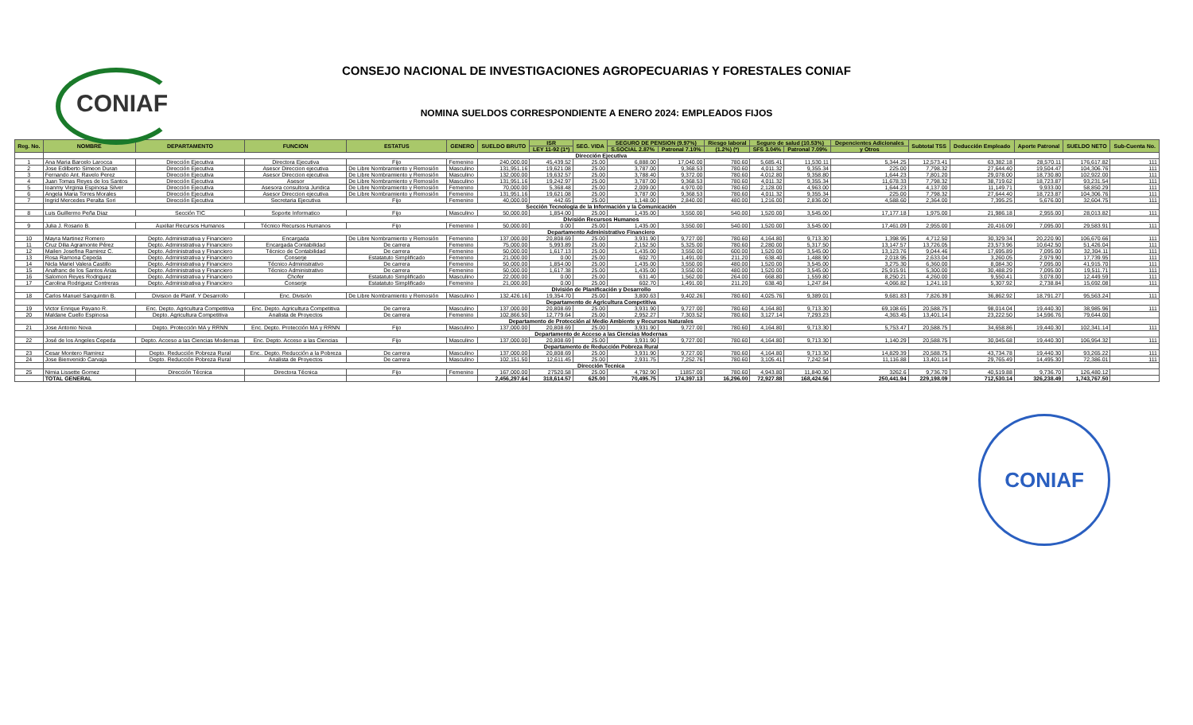CONIAF
CONSEJO NACIONAL DE INVESTIGACIONES AGROPECUARIAS Y FORESTALES CONIAF
NOMINA SUELDOS CORRESPONDIENTE A ENERO 2024: EMPLEADOS FIJOS
| Reg. No. | NOMBRE | DEPARTAMENTO | FUNCION | ESTATUS | GENERO | SUELDO BRUTO | ISR | SEG. VIDA | SEGURO DE PENSION (9.97%) | | Riesgo laboral | Seguro de salud (10.53%) | | Depencientes Adicionales | Subtotal TSS | Deducción Empleado | Aporte Patronal | SUELDO NETO | Sub-Cuenta No. |
| --- | --- | --- | --- | --- | --- | --- | --- | --- | --- | --- | --- | --- | --- | --- | --- | --- | --- | --- | --- |
| | | | | | | | LEY 11-92 (1*) | | S.SOCIAL 2.87% | Patronal 7.10% | (1.2%) (*) | SFS 3.04% | Patronal 7.09% | y Otros | | | | | |
| | Dirección Ejecutiva | | | | | | | | | | | | | | | | | | |
| 1 | Ana Maria Barcelo Larocca | Dirección Ejecutiva | Directora Ejecutiva | Fijo | Femenino | 240,000.00 | 45,439.52 | 25.00 | 6,888.00 | 17,040.00 | 780.60 | 5,685.41 | 11,530.11 | 5,344.25 | 12,573.41 | 63,382.18 | 28,570.11 | 176,617.82 | 111 |
| 2 | Jose Edilberto Simeon Duran | Dirección Ejecutiva | Asesor Direccion ejecutiva | De Libre Nombramiento y Remosión | Masculino | 131,951.16 | 19,621.08 | 25.00 | 3,787.00 | 9,368.53 | 780.60 | 4,011.32 | 9,355.34 | 225.00 | 7,798.32 | 27,644.40 | 19,504.47 | 104,306.76 | 111 |
| 3 | Fernando Ant. Ravelo Perez | Dirección Ejecutiva | Asesor Direccion ejecutiva | De Libre Nombramiento y Remosión | Masculino | 132,000.00 | 19,632.57 | 25.00 | 3,788.40 | 9,372.00 | 780.60 | 4,012.80 | 9,358.80 | 1,644.23 | 7,801.20 | 29,078.00 | 18,730.80 | 102,922.00 | 111 |
| 4 | Juan Tomas Reyes de los Santos | Dirección Ejecutiva | Asesor | De Libre Nombramiento y Remosión | Masculino | 131,951.16 | 19,242.97 | 25.00 | 3,787.00 | 9,368.53 | 780.60 | 4,011.32 | 9,355.34 | 11,678.33 | 7,798.32 | 38,719.62 | 18,723.87 | 93,231.54 | 111 |
| 5 | Ioanmy Virginia Espinosa Silver | Dirección Ejecutiva | Asesora consultora Juridica | De Libre Nombramiento y Remosión | Femenino | 70,000.00 | 5,368.48 | 25.00 | 2,009.00 | 4,970.00 | 780.60 | 2,128.00 | 4,963.00 | 1,644.23 | 4,137.00 | 11,149.71 | 9,933.00 | 58,850.29 | 111 |
| 6 | Angela Maria Torres Morales | Dirección Ejecutiva | Asesor Direccion ejecutiva | De Libre Nombramiento y Remosión | Femenino | 131,951.16 | 19,621.08 | 25.00 | 3,787.00 | 9,368.53 | 780.60 | 4,011.32 | 9,355.34 | 225.00 | 7,798.32 | 27,644.40 | 18,723.87 | 104,306.76 | 111 |
| 7 | Ingrid Mercedes Peralta Sori | Dirección Ejecutiva | Secretaria Ejecutiva | Fijo | Femenino | 40,000.00 | 442.65 | 25.00 | 1,148.00 | 2,840.00 | 480.00 | 1,216.00 | 2,836.00 | 4,588.60 | 2,364.00 | 7,395.25 | 5,676.00 | 32,604.75 | 111 |
| | Sección Tecnologia de la Información y la Comunicación | | | | | | | | | | | | | | | | | | |
| 8 | Luis Guillermo Peña Diaz | Sección TIC | Soporte Informatico | Fijo | Masculino | 50,000.00 | 1,854.00 | 25.00 | 1,435.00 | 3,550.00 | 540.00 | 1,520.00 | 3,545.00 | 17,177.18 | 1,975.00 | 21,986.18 | 2,955.00 | 28,013.82 | 111 |
| | División Recursos Humanos | | | | | | | | | | | | | | | | | | |
| 9 | Julia J. Rosario B. | Auxiliar Recursos Humanos | Técnico Recursos Humanos | Fijo | Femenino | 50,000.00 | 0.00 | 25.00 | 1,435.00 | 3,550.00 | 540.00 | 1,520.00 | 3,545.00 | 17,461.09 | 2,955.00 | 20,416.09 | 7,095.00 | 29,583.91 | 111 |
| | Departamento Administrativo Financiero | | | | | | | | | | | | | | | | | | |
| 10 | Mayra Martinez Romero | Depto. Administrativa y Financiero | Encargada | De Libre Nombramiento y Remosión | Femenino | 137,000.00 | 20,808.69 | 25.00 | 3,931.90 | 9,727.00 | 780.60 | 4,164.80 | 9,713.30 | 1,398.95 | 4,712.50 | 30,329.34 | 20,220.90 | 106,670.66 | 111 |
| 11 | Cruz Dilia Agramonte Pérez | Depto. Administrativa y Financiero | Encargada Contabilidad | De carrera | Femenino | 75,000.00 | 5,993.89 | 25.00 | 2,152.50 | 5,325.00 | 780.60 | 2,280.00 | 5,317.50 | 13,147.57 | 13,726.05 | 23,573.96 | 10,642.50 | 51,426.04 | 111 |
| 12 | Mailen Josefina Ramirez C. | Depto. Administrativa y Financiero | Técnico de Contabilidad | De carrera | Femenino | 50,000.00 | 1,617.13 | 25.00 | 1,435.00 | 3,550.00 | 600.00 | 1,520.00 | 3,545.00 | 13,123.76 | 9,044.46 | 17,695.89 | 7,095.00 | 32,304.11 | 111 |
| 13 | Rosa Ramona Cepeda | Depto. Administrativa y Financiero | Conserje | Estatatuto Simplificado | Femenino | 21,000.00 | 0.00 | 25.00 | 602.70 | 1,491.00 | 211.20 | 638.40 | 1,488.90 | 2,018.95 | 2,633.04 | 3,260.05 | 2,979.90 | 17,739.95 | 111 |
| 14 | Nicla Mariel Valera Castillo | Depto. Administrativa y Financiero | Técnico Administrativo | De carrera | Femenino | 50,000.00 | 1,854.00 | 25.00 | 1,435.00 | 3,550.00 | 480.00 | 1,520.00 | 3,545.00 | 3,275.30 | 6,360.00 | 8,084.30 | 7,095.00 | 41,915.70 | 111 |
| 15 | Anafranc de los Santos Arias | Depto. Administrativa y Financiero | Técnico Administrativo | De carrera | Femenino | 50,000.00 | 1,617.38 | 25.00 | 1,435.00 | 3,550.00 | 480.00 | 1,520.00 | 3,545.00 | 25,915.91 | 5,300.00 | 30,488.29 | 7,095.00 | 19,511.71 | 111 |
| 16 | Salomon Reyes Rodriguez | Depto. Administrativa y Financiero | Chofer | Estatatuto Simplificado | Masculino | 22,000.00 | 0.00 | 25.00 | 631.40 | 1,562.00 | 264.00 | 668.80 | 1,559.80 | 8,250.21 | 4,260.00 | 9,550.41 | 3,078.00 | 12,449.59 | 111 |
| 17 | Carolina Rodriguez Contreras | Depto. Administrativa y Financiero | Conserje | Estatatuto Simplificado | Femenino | 21,000.00 | 0.00 | 25.00 | 602.70 | 1,491.00 | 211.20 | 638.40 | 1,247.84 | 4,066.82 | 1,241.10 | 5,307.92 | 2,738.84 | 15,692.08 | 111 |
| | División de Planificación y Desarrollo | | | | | | | | | | | | | | | | | | |
| 18 | Carlos Manuel Sanquintin B. | Division de Planif. Y Desarrollo | Enc. División | De Libre Nombramiento y Remosión | Masculino | 132,426.16 | 19,354.70 | 25.00 | 3,800.63 | 9,402.26 | 780.60 | 4,025.76 | 9,389.01 | 9,681.83 | 7,826.39 | 36,862.92 | 18,791.27 | 95,563.24 | 111 |
| | Departamento de Agricultura Competitiva | | | | | | | | | | | | | | | | | | |
| 19 | Victor Enrique Payano R. | Enc. Depto. Agricultura Competitiva | Enc. Depto. Agricultura Competitiva | De carrera | Masculino | 137,000.00 | 20,808.69 | 25.00 | 3,931.90 | 9,727.00 | 780.60 | 4,164.80 | 9,713.30 | 69,108.65 | 20,588.75 | 98,014.04 | 19,440.30 | 38,985.96 | 111 |
| 20 | Maldane Cuello Espinosa | Depto. Agricultura Competitiva | Analista de Proyectos | De carrera | Femenino | 102,866.50 | 12,779.64 | 25.00 | 2,952.27 | 7,303.52 | 780.60 | 3,127.14 | 7,293.23 | 4,363.45 | 13,401.14 | 23,222.50 | 14,596.76 | 79,644.00 | |
| | Departamento de Protección al Medio Ambiente y Recursos Naturales | | | | | | | | | | | | | | | | | | |
| 21 | Jose Antonio Nova | Depto. Protección MA y RRNN | Enc. Depto. Protección MA y RRNN | Fijo | Masculino | 137,000.00 | 20,808.69 | 25.00 | 3,931.90 | 9,727.00 | 780.60 | 4,164.80 | 9,713.30 | 5,753.47 | 20,588.75 | 34,658.86 | 19,440.30 | 102,341.14 | 111 |
| | Departamento de Acceso a las Ciencias Modernas | | | | | | | | | | | | | | | | | | |
| 22 | José de los Angeles Cepeda | Depto. Acceso a las Ciencias Modernas | Enc. Depto. Acceso a las Ciencias | Fijo | Masculino | 137,000.00 | 20,808.69 | 25.00 | 3,931.90 | 9,727.00 | 780.60 | 4,164.80 | 9,713.30 | 1,140.29 | 20,588.75 | 30,045.68 | 19,440.30 | 106,954.32 | 111 |
| | Departamento de Reducción Pobreza Rural | | | | | | | | | | | | | | | | | | |
| 23 | Cesar Montero Ramirez | Depto. Reducción Pobreza Rural | Enc.. Depto. Reducción a la Pobreza | De carrera | Masculino | 137,000.00 | 20,808.69 | 25.00 | 3,931.90 | 9,727.00 | 780.60 | 4,164.80 | 9,713.30 | 14,829.39 | 20,588.75 | 43,734.78 | 19,440.30 | 93,265.22 | 111 |
| 24 | Jose Bienvenido Carvaja | Depto. Reducción Pobreza Rural | Analista de Proyectos | De carrera | Masculino | 102,151.50 | 12,611.45 | 25.00 | 2,931.75 | 7,252.76 | 780.60 | 3,105.41 | 7,242.54 | 11,116.88 | 13,401.14 | 29,765.49 | 14,495.30 | 72,386.01 | 111 |
| | Dirección Tecnica | | | | | | | | | | | | | | | | | | |
| 25 | Nimia Lissette Gomez | Dirección Técnica | Directora Técnica | Fijo | Femenino | 167,000.00 | 27520.58 | 25.00 | 4,792.90 | 11857.00 | 780.60 | 4,943.80 | 11,840.30 | 3262.6 | 9,736.70 | 40,519.88 | 9,736.70 | 126,480.12 | |
| | TOTAL GENERAL | | | | | 2,456,297.64 | 318,614.57 | 625.00 | 70,495.75 | 174,397.13 | 16,296.00 | 72,927.88 | 168,424.56 | 250,441.94 | 229,198.09 | 712,530.14 | 326,238.49 | 1,743,767.50 | |
CONIAF